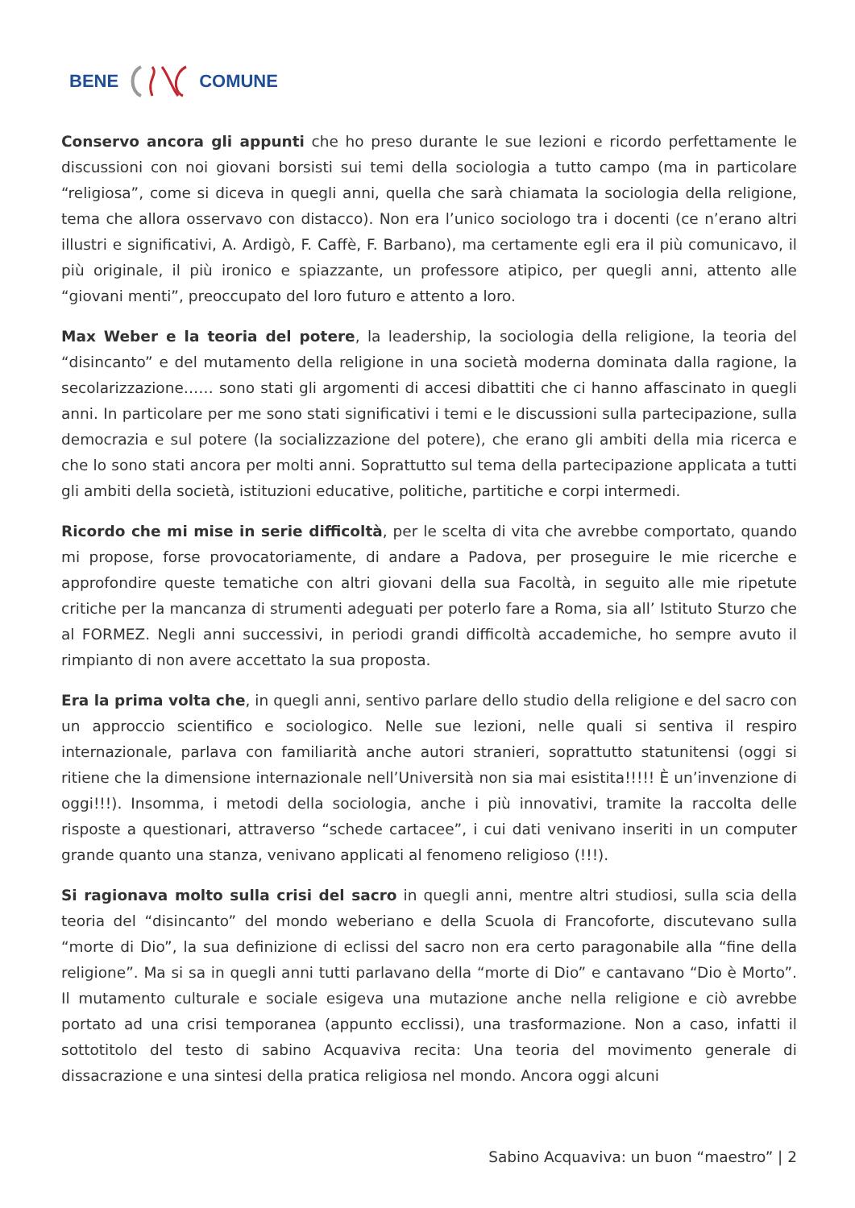BENE COMUNE
Conservo ancora gli appunti che ho preso durante le sue lezioni e ricordo perfettamente le discussioni con noi giovani borsisti sui temi della sociologia a tutto campo (ma in particolare “religiosa”, come si diceva in quegli anni, quella che sarà chiamata la sociologia della religione, tema che allora osservavo con distacco). Non era l’unico sociologo tra i docenti (ce n’erano altri illustri e significativi, A. Ardigò, F. Caffè, F. Barbano), ma certamente egli era il più comunicavo, il più originale, il più ironico e spiazzante, un professore atipico, per quegli anni, attento alle “giovani menti”, preoccupato del loro futuro e attento a loro.
Max Weber e la teoria del potere, la leadership, la sociologia della religione, la teoria del “disincanto” e del mutamento della religione in una società moderna dominata dalla ragione, la secolarizzazione…… sono stati gli argomenti di accesi dibattiti che ci hanno affascinato in quegli anni. In particolare per me sono stati significativi i temi e le discussioni sulla partecipazione, sulla democrazia e sul potere (la socializzazione del potere), che erano gli ambiti della mia ricerca e che lo sono stati ancora per molti anni. Soprattutto sul tema della partecipazione applicata a tutti gli ambiti della società, istituzioni educative, politiche, partitiche e corpi intermedi.
Ricordo che mi mise in serie difficoltà, per le scelta di vita che avrebbe comportato, quando mi propose, forse provocatoriamente, di andare a Padova, per proseguire le mie ricerche e approfondire queste tematiche con altri giovani della sua Facoltà, in seguito alle mie ripetute critiche per la mancanza di strumenti adeguati per poterlo fare a Roma, sia all’ Istituto Sturzo che al FORMEZ. Negli anni successivi, in periodi grandi difficoltà accademiche, ho sempre avuto il rimpianto di non avere accettato la sua proposta.
Era la prima volta che, in quegli anni, sentivo parlare dello studio della religione e del sacro con un approccio scientifico e sociologico. Nelle sue lezioni, nelle quali si sentiva il respiro internazionale, parlava con familiarità anche autori stranieri, soprattutto statunitensi (oggi si ritiene che la dimensione internazionale nell’Università non sia mai esistita!!!!! È un’invenzione di oggi!!!). Insomma, i metodi della sociologia, anche i più innovativi, tramite la raccolta delle risposte a questionari, attraverso “schede cartacee”, i cui dati venivano inseriti in un computer grande quanto una stanza, venivano applicati al fenomeno religioso (!!!).
Si ragionava molto sulla crisi del sacro in quegli anni, mentre altri studiosi, sulla scia della teoria del “disincanto” del mondo weberiano e della Scuola di Francoforte, discutevano sulla “morte di Dio”, la sua definizione di eclissi del sacro non era certo paragonabile alla “fine della religione”. Ma si sa in quegli anni tutti parlavano della “morte di Dio” e cantavano “Dio è Morto”. Il mutamento culturale e sociale esigeva una mutazione anche nella religione e ciò avrebbe portato ad una crisi temporanea (appunto ecclissi), una trasformazione. Non a caso, infatti il sottotitolo del testo di sabino Acquaviva recita: Una teoria del movimento generale di dissacrazione e una sintesi della pratica religiosa nel mondo. Ancora oggi alcuni
Sabino Acquaviva: un buon “maestro” | 2